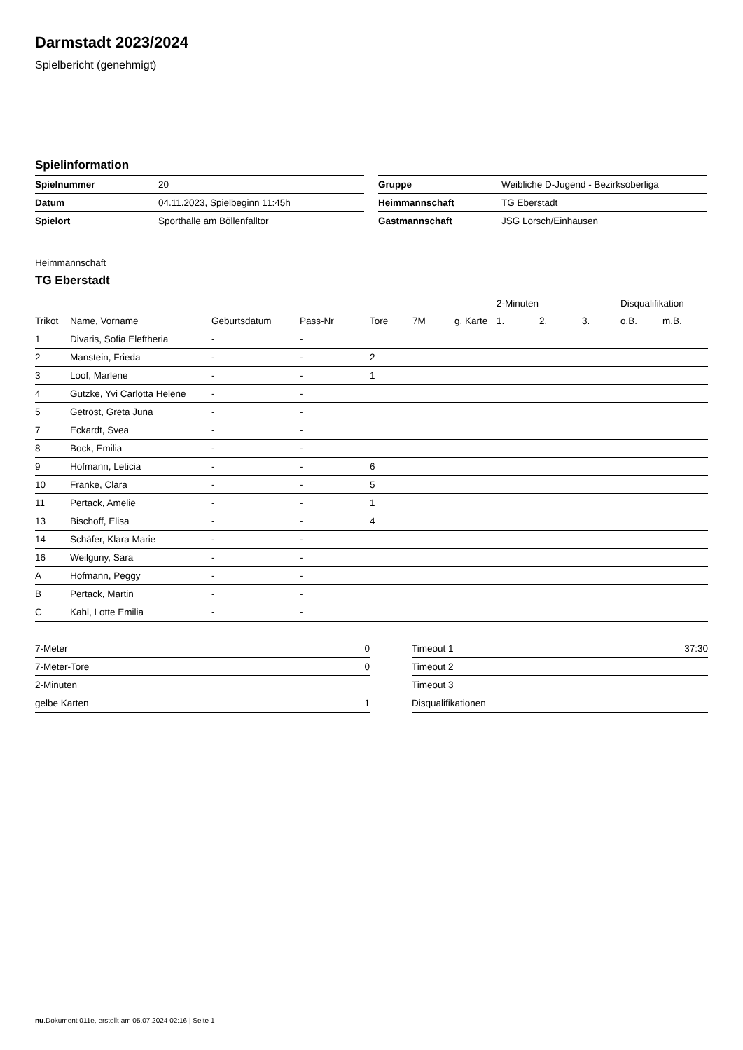Darmstadt 2023/2024
Spielbericht (genehmigt)
Spielinformation
| Spielnummer | 20 |
| Datum | 04.11.2023, Spielbeginn 11:45h |
| Spielort | Sporthalle am Böllenfalltor |
| Gruppe | Weibliche D-Jugend - Bezirksoberliga |
| Heimmannschaft | TG Eberstadt |
| Gastmannschaft | JSG Lorsch/Einhausen |
Heimmannschaft
TG Eberstadt
| | | | | | | | 2-Minuten | | | Disqualifikation | |
| --- | --- | --- | --- | --- | --- | --- | --- | --- | --- | --- | --- |
| Trikot | Name, Vorname | Geburtsdatum | Pass-Nr | Tore | 7M | g. Karte | 1. | 2. | 3. | o.B. | m.B. |
| 1 | Divaris, Sofia Eleftheria | - | - | | | | | | | | |
| 2 | Manstein, Frieda | - | - | 2 | | | | | | | |
| 3 | Loof, Marlene | - | - | 1 | | | | | | | |
| 4 | Gutzke, Yvi Carlotta Helene | - | - | | | | | | | | |
| 5 | Getrost, Greta Juna | - | - | | | | | | | | |
| 7 | Eckardt, Svea | - | - | | | | | | | | |
| 8 | Bock, Emilia | - | - | | | | | | | | |
| 9 | Hofmann, Leticia | - | - | 6 | | | | | | | |
| 10 | Franke, Clara | - | - | 5 | | | | | | | |
| 11 | Pertack, Amelie | - | - | 1 | | | | | | | |
| 13 | Bischoff, Elisa | - | - | 4 | | | | | | | |
| 14 | Schäfer, Klara Marie | - | - | | | | | | | | |
| 16 | Weilguny, Sara | - | - | | | | | | | | |
| A | Hofmann, Peggy | - | - | | | | | | | | |
| B | Pertack, Martin | - | - | | | | | | | | |
| C | Kahl, Lotte Emilia | - | - | | | | | | | | |
| 7-Meter | 0 |
| 7-Meter-Tore | 0 |
| 2-Minuten | |
| gelbe Karten | 1 |
| Timeout 1 | 37:30 |
| Timeout 2 | |
| Timeout 3 | |
| Disqualifikationen | |
nu.Dokument 011e, erstellt am 05.07.2024 02:16 | Seite 1